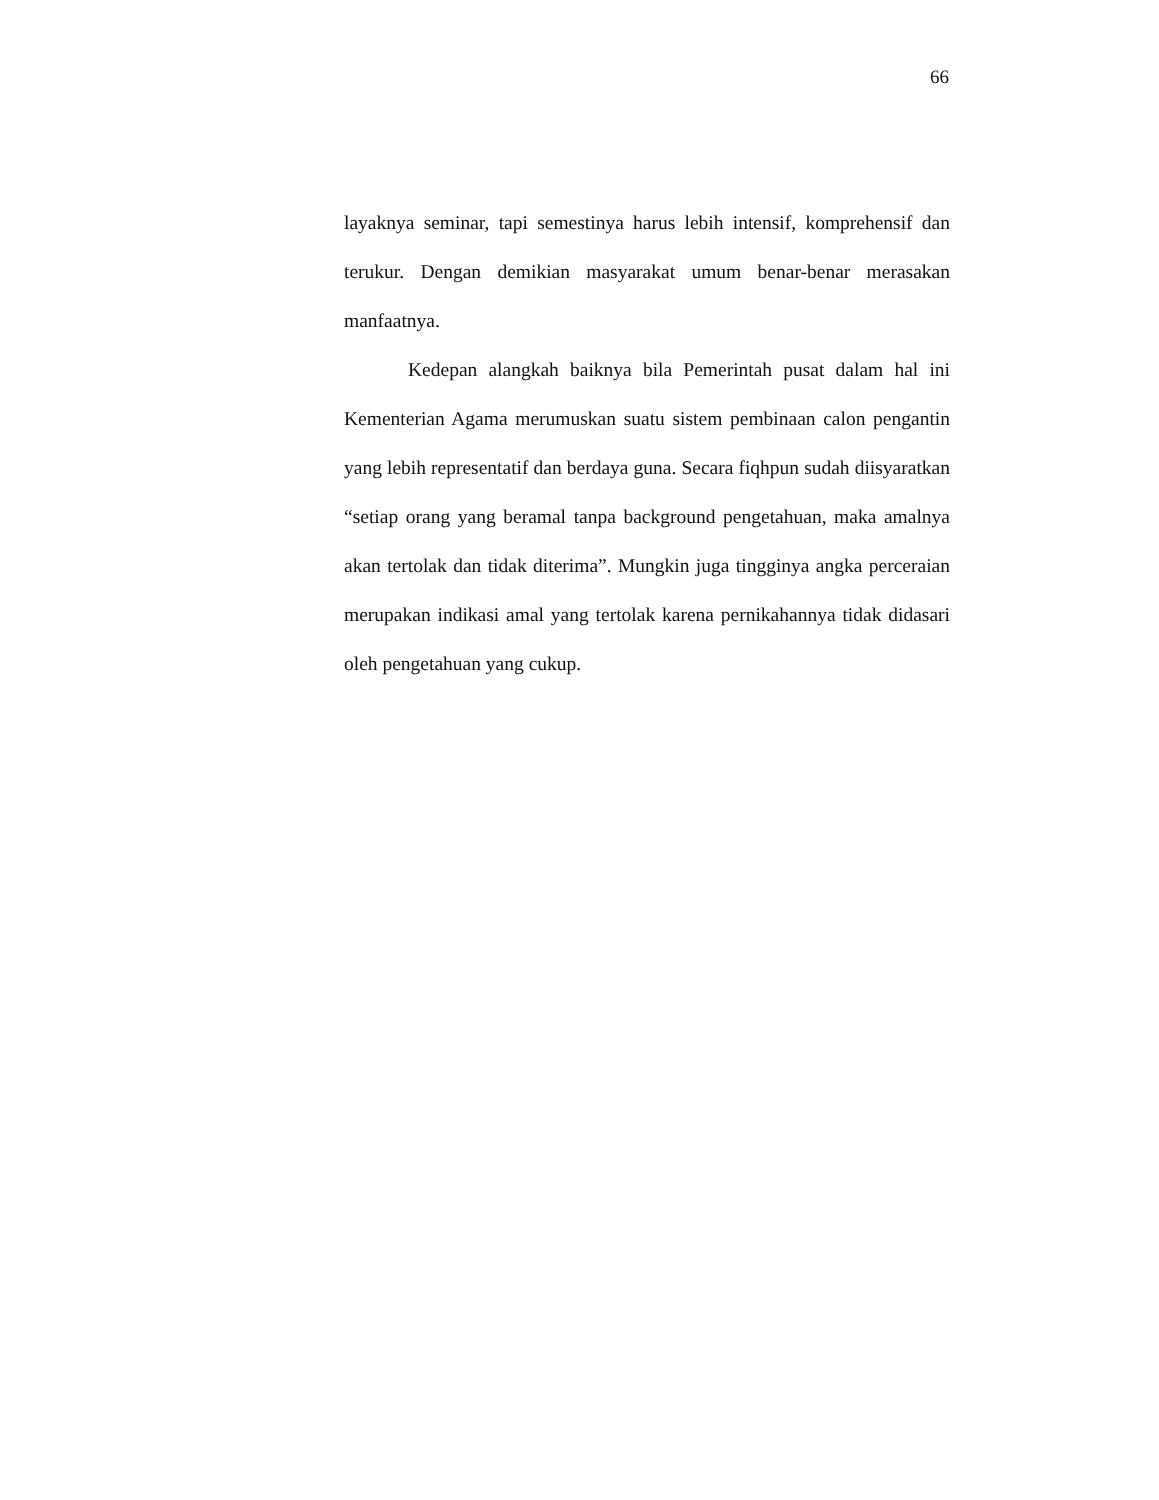66
layaknya seminar, tapi semestinya harus lebih intensif, komprehensif dan terukur. Dengan demikian masyarakat umum benar-benar merasakan manfaatnya.
Kedepan alangkah baiknya bila Pemerintah pusat dalam hal ini Kementerian Agama merumuskan suatu sistem pembinaan calon pengantin yang lebih representatif dan berdaya guna. Secara fiqhpun sudah diisyaratkan “setiap orang yang beramal tanpa background pengetahuan, maka amalnya akan tertolak dan tidak diterima”. Mungkin juga tingginya angka perceraian merupakan indikasi amal yang tertolak karena pernikahannya tidak didasari oleh pengetahuan yang cukup.